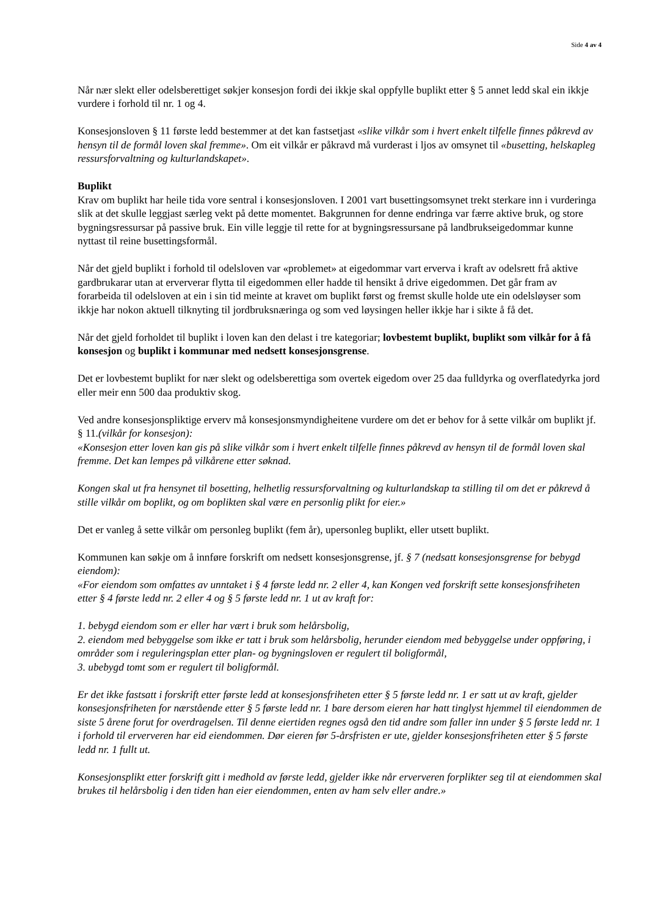Side 4 av 4
Når nær slekt eller odelsberettiget søkjer konsesjon fordi dei ikkje skal oppfylle buplikt etter § 5 annet ledd skal ein ikkje vurdere i forhold til nr. 1 og 4.
Konsesjonsloven § 11 første ledd bestemmer at det kan fastsetjast «slike vilkår som i hvert enkelt tilfelle finnes påkrevd av hensyn til de formål loven skal fremme». Om eit vilkår er påkravd må vurderast i ljos av omsynet til «busetting, helskapleg ressursforvaltning og kulturlandskapet».
Buplikt
Krav om buplikt har heile tida vore sentral i konsesjonsloven. I 2001 vart busettingsomsynet trekt sterkare inn i vurderinga slik at det skulle leggjast særleg vekt på dette momentet. Bakgrunnen for denne endringa var færre aktive bruk, og store bygningsressursar på passive bruk. Ein ville leggje til rette for at bygningsressursane på landbrukseigedommar kunne nyttast til reine busettingsformål.
Når det gjeld buplikt i forhold til odelsloven var «problemet» at eigedommar vart erverva i kraft av odelsrett frå aktive gardbrukarar utan at erververar flytta til eigedommen eller hadde til hensikt å drive eigedommen. Det går fram av forarbeida til odelsloven at ein i sin tid meinte at kravet om buplikt først og fremst skulle holde ute ein odelsløyser som ikkje har nokon aktuell tilknyting til jordbruksnæringa og som ved løysingen heller ikkje har i sikte å få det.
Når det gjeld forholdet til buplikt i loven kan den delast i tre kategoriar; lovbestemt buplikt, buplikt som vilkår for å få konsesjon og buplikt i kommunar med nedsett konsesjonsgrense.
Det er lovbestemt buplikt for nær slekt og odelsberettiga som overtek eigedom over 25 daa fulldyrka og overflatedyrka jord eller meir enn 500 daa produktiv skog.
Ved andre konsesjonspliktige erverv må konsesjonsmyndigheitene vurdere om det er behov for å sette vilkår om buplikt jf. § 11.(vilkår for konsesjon):
«Konsesjon etter loven kan gis på slike vilkår som i hvert enkelt tilfelle finnes påkrevd av hensyn til de formål loven skal fremme. Det kan lempes på vilkårene etter søknad.
Kongen skal ut fra hensynet til bosetting, helhetlig ressursforvaltning og kulturlandskap ta stilling til om det er påkrevd å stille vilkår om boplikt, og om boplikten skal være en personlig plikt for eier.»
Det er vanleg å sette vilkår om personleg buplikt (fem år), upersonleg buplikt, eller utsett buplikt.
Kommunen kan søkje om å innføre forskrift om nedsett konsesjonsgrense, jf. § 7 (nedsatt konsesjonsgrense for bebygd eiendom):
«For eiendom som omfattes av unntaket i § 4 første ledd nr. 2 eller 4, kan Kongen ved forskrift sette konsesjonsfriheten etter § 4 første ledd nr. 2 eller 4 og § 5 første ledd nr. 1 ut av kraft for:
1. bebygd eiendom som er eller har vært i bruk som helårsbolig,
2. eiendom med bebyggelse som ikke er tatt i bruk som helårsbolig, herunder eiendom med bebyggelse under oppføring, i områder som i reguleringsplan etter plan- og bygningsloven er regulert til boligformål,
3. ubebygd tomt som er regulert til boligformål.
Er det ikke fastsatt i forskrift etter første ledd at konsesjonsfriheten etter § 5 første ledd nr. 1 er satt ut av kraft, gjelder konsesjonsfriheten for nærstående etter § 5 første ledd nr. 1 bare dersom eieren har hatt tinglyst hjemmel til eiendommen de siste 5 årene forut for overdragelsen. Til denne eiertiden regnes også den tid andre som faller inn under § 5 første ledd nr. 1 i forhold til erververen har eid eiendommen. Dør eieren før 5-årsfristen er ute, gjelder konsesjonsfriheten etter § 5 første ledd nr. 1 fullt ut.
Konsesjonsplikt etter forskrift gitt i medhold av første ledd, gjelder ikke når erververen forplikter seg til at eiendommen skal brukes til helårsbolig i den tiden han eier eiendommen, enten av ham selv eller andre.»